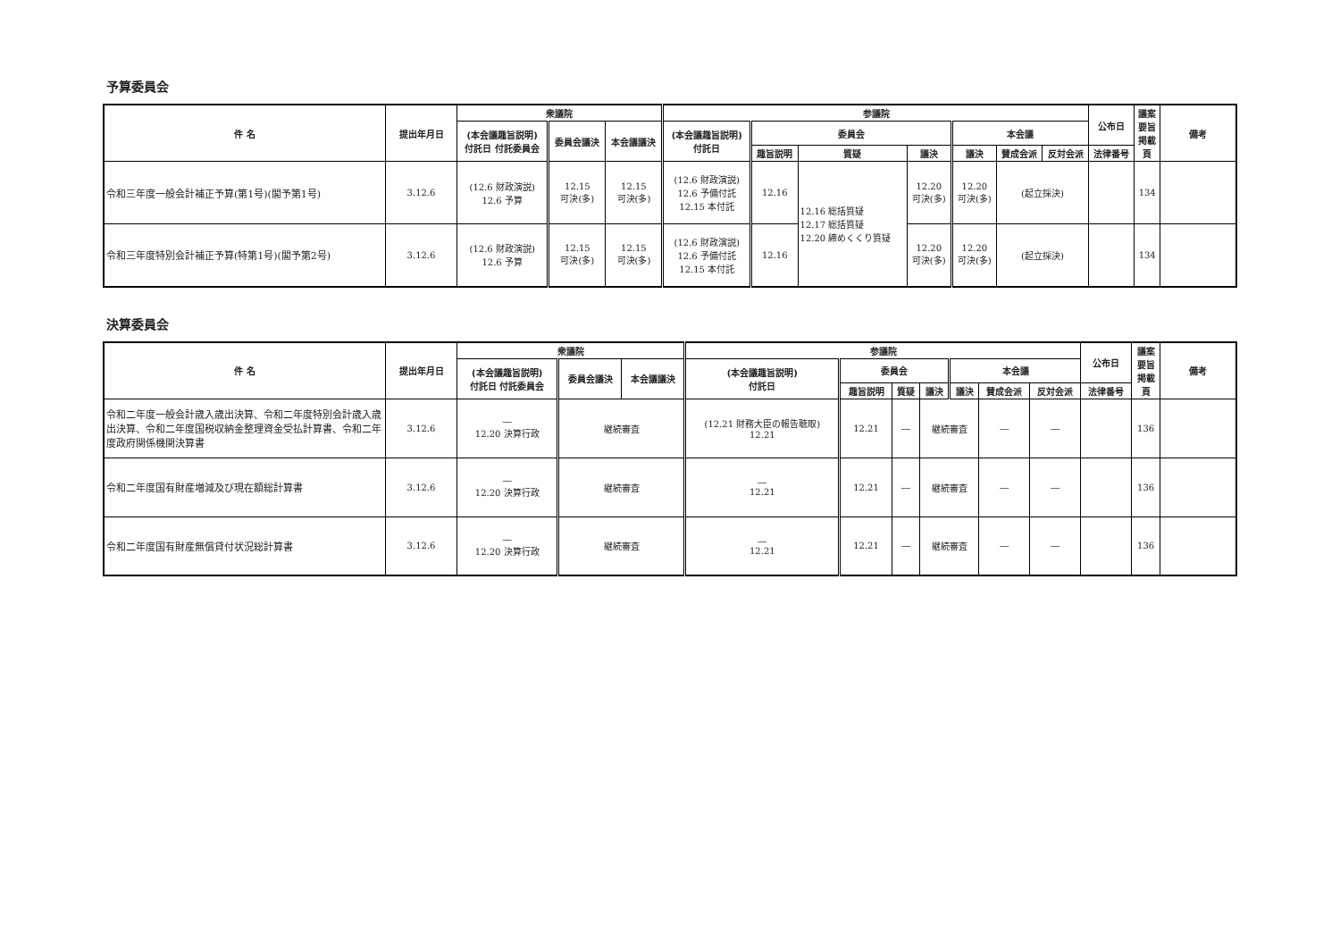予算委員会
| 件 名 | 提出年月日 | 衆議院 | | | 参議院 | | | | | | | 公布日 | 議案 要旨 掲載 頁 | 備考 |
| --- | --- | --- | --- | --- | --- | --- | --- | --- | --- | --- | --- | --- | --- | --- |
| | | (本会議趣旨説明) 付託日 付託委員会 | 委員会議決 | 本会議議決 | (本会議趣旨説明) 付託日 | 委員会 | | | 本会議 | | | | | |
| | | | | | | 趣旨説明 | 質疑 | 議決 | 議決 | 賛成会派 | 反対会派 | 法律番号 | | |
| 令和三年度一般会計補正予算(第1号)(閣予第1号) | 3.12.6 | (12.6 財政演説) 12.6 予算 | 12.15 可決(多) | 12.15 可決(多) | (12.6 財政演説) 12.6 予備付託 12.15 本付託 | 12.16 | 12.16 総括質疑 12.17 総括質疑 12.20 締めくくり質疑 | 12.20 可決(多) | 12.20 可決(多) | (起立採決) | | | 134 | |
| 令和三年度特別会計補正予算(特第1号)(閣予第2号) | 3.12.6 | (12.6 財政演説) 12.6 予算 | 12.15 可決(多) | 12.15 可決(多) | (12.6 財政演説) 12.6 予備付託 12.15 本付託 | 12.16 | | 12.20 可決(多) | 12.20 可決(多) | (起立採決) | | | 134 | |
決算委員会
| 件 名 | 提出年月日 | 衆議院 | | | 参議院 | | | | | | | 公布日 | 議案 要旨 掲載 頁 | 備考 |
| --- | --- | --- | --- | --- | --- | --- | --- | --- | --- | --- | --- | --- | --- | --- |
| | | (本会議趣旨説明) 付託日 付託委員会 | 委員会議決 | 本会議議決 | (本会議趣旨説明) 付託日 | 委員会 | | | 本会議 | | | | | |
| | | | | | | 趣旨説明 | 質疑 | 議決 | 議決 | 賛成会派 | 反対会派 | 法律番号 | | |
| 令和二年度一般会計歳入歳出決算、令和二年度特別会計歳入歳出決算、令和二年度国税収納金整理資金受払計算書、令和二年度政府関係機関決算書 | 3.12.6 | ― 12.20 決算行政 | 継続審査 | | (12.21 財務大臣の報告聴取) 12.21 | 12.21 | ― | 継続審査 | | ― | ― | | 136 | |
| 令和二年度国有財産増減及び現在額総計算書 | 3.12.6 | ― 12.20 決算行政 | 継続審査 | | ― 12.21 | 12.21 | ― | 継続審査 | | ― | ― | | 136 | |
| 令和二年度国有財産無償貸付状況総計算書 | 3.12.6 | ― 12.20 決算行政 | 継続審査 | | ― 12.21 | 12.21 | ― | 継続審査 | | ― | ― | | 136 | |